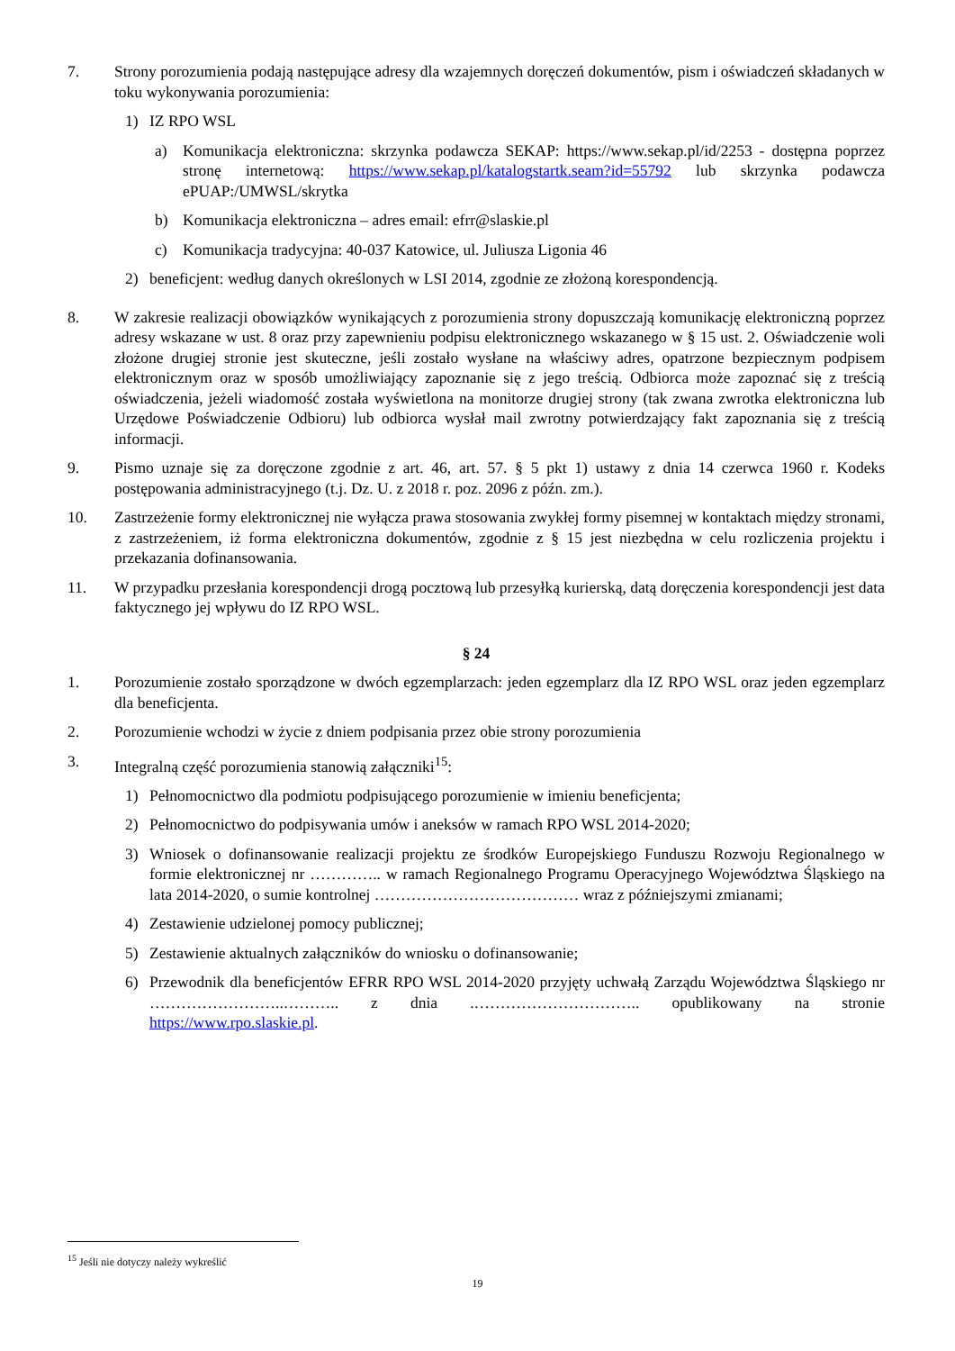7. Strony porozumienia podają następujące adresy dla wzajemnych doręczeń dokumentów, pism i oświadczeń składanych w toku wykonywania porozumienia:
1) IZ RPO WSL
a) Komunikacja elektroniczna: skrzynka podawcza SEKAP: https://www.sekap.pl/id/2253 - dostępna poprzez stronę internetową: https://www.sekap.pl/katalogstartk.seam?id=55792 lub skrzynka podawcza ePUAP:/UMWSL/skrytka
b) Komunikacja elektroniczna – adres email: efrr@slaskie.pl
c) Komunikacja tradycyjna: 40-037 Katowice, ul. Juliusza Ligonia 46
2) beneficjent: według danych określonych w LSI 2014, zgodnie ze złożoną korespondencją.
8. W zakresie realizacji obowiązków wynikających z porozumienia strony dopuszczają komunikację elektroniczną poprzez adresy wskazane w ust. 8 oraz przy zapewnieniu podpisu elektronicznego wskazanego w § 15 ust. 2. Oświadczenie woli złożone drugiej stronie jest skuteczne, jeśli zostało wysłane na właściwy adres, opatrzone bezpiecznym podpisem elektronicznym oraz w sposób umożliwiający zapoznanie się z jego treścią. Odbiorca może zapoznać się z treścią oświadczenia, jeżeli wiadomość została wyświetlona na monitorze drugiej strony (tak zwana zwrotka elektroniczna lub Urzędowe Poświadczenie Odbioru) lub odbiorca wysłał mail zwrotny potwierdzający fakt zapoznania się z treścią informacji.
9. Pismo uznaje się za doręczone zgodnie z art. 46, art. 57. § 5 pkt 1) ustawy z dnia 14 czerwca 1960 r. Kodeks postępowania administracyjnego (t.j. Dz. U. z 2018 r. poz. 2096 z późn. zm.).
10. Zastrzeżenie formy elektronicznej nie wyłącza prawa stosowania zwykłej formy pisemnej w kontaktach między stronami, z zastrzeżeniem, iż forma elektroniczna dokumentów, zgodnie z § 15 jest niezbędna w celu rozliczenia projektu i przekazania dofinansowania.
11. W przypadku przesłania korespondencji drogą pocztową lub przesyłką kurierską, datą doręczenia korespondencji jest data faktycznego jej wpływu do IZ RPO WSL.
§ 24
1. Porozumienie zostało sporządzone w dwóch egzemplarzach: jeden egzemplarz dla IZ RPO WSL oraz jeden egzemplarz dla beneficjenta.
2. Porozumienie wchodzi w życie z dniem podpisania przez obie strony porozumienia
3. Integralną część porozumienia stanowią załączniki<sup>15</sup>:
1) Pełnomocnictwo dla podmiotu podpisującego porozumienie w imieniu beneficjenta;
2) Pełnomocnictwo do podpisywania umów i aneksów w ramach RPO WSL 2014-2020;
3) Wniosek o dofinansowanie realizacji projektu ze środków Europejskiego Funduszu Rozwoju Regionalnego w formie elektronicznej nr ………….. w ramach Regionalnego Programu Operacyjnego Województwa Śląskiego na lata 2014-2020, o sumie kontrolnej ………………………………… wraz z późniejszymi zmianami;
4) Zestawienie udzielonej pomocy publicznej;
5) Zestawienie aktualnych załączników do wniosku o dofinansowanie;
6) Przewodnik dla beneficjentów EFRR RPO WSL 2014-2020 przyjęty uchwałą Zarządu Województwa Śląskiego nr ……………………..……….. z dnia .………………………….. opublikowany na stronie https://www.rpo.slaskie.pl.
<sup>15</sup> Jeśli nie dotyczy należy wykreślić
19